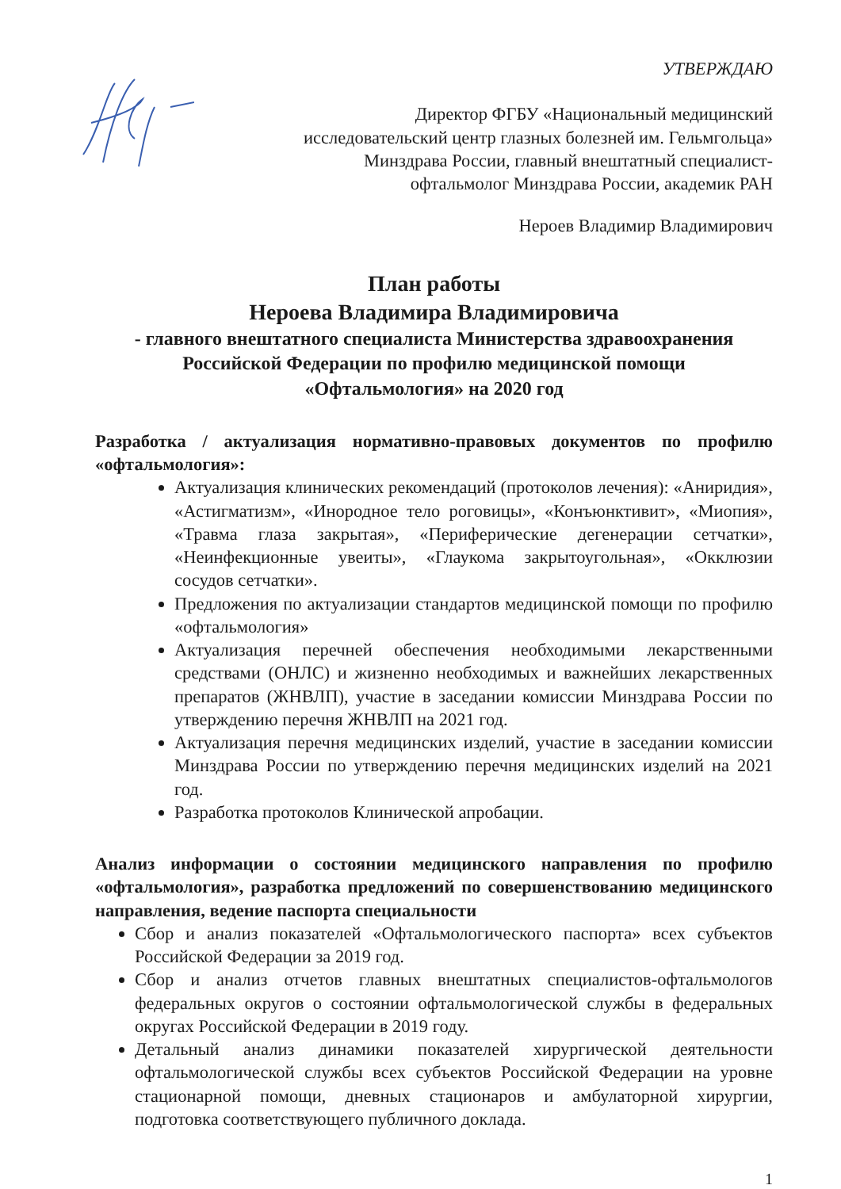УТВЕРЖДАЮ
Директор ФГБУ «Национальный медицинский
исследовательский центр глазных болезней им. Гельмгольца»
Минздрава России, главный внештатный специалист-
офтальмолог Минздрава России, академик РАН
Нероев Владимир Владимирович
План работы
Нероева Владимира Владимировича
- главного внештатного специалиста Министерства здравоохранения
Российской Федерации по профилю медицинской помощи
«Офтальмология» на 2020 год
Разработка / актуализация нормативно-правовых документов по профилю «офтальмология»:
Актуализация клинических рекомендаций (протоколов лечения): «Аниридия», «Астигматизм», «Инородное тело роговицы», «Конъюнктивит», «Миопия», «Травма глаза закрытая», «Периферические дегенерации сетчатки», «Неинфекционные увеиты», «Глаукома закрытоугольная», «Окклюзии сосудов сетчатки».
Предложения по актуализации стандартов медицинской помощи по профилю «офтальмология»
Актуализация перечней обеспечения необходимыми лекарственными средствами (ОНЛС) и жизненно необходимых и важнейших лекарственных препаратов (ЖНВЛП), участие в заседании комиссии Минздрава России по утверждению перечня ЖНВЛП на 2021 год.
Актуализация перечня медицинских изделий, участие в заседании комиссии Минздрава России по утверждению перечня медицинских изделий на 2021 год.
Разработка протоколов Клинической апробации.
Анализ информации о состоянии медицинского направления по профилю «офтальмология», разработка предложений по совершенствованию медицинского направления, ведение паспорта специальности
Сбор и анализ показателей «Офтальмологического паспорта» всех субъектов Российской Федерации за 2019 год.
Сбор и анализ отчетов главных внештатных специалистов-офтальмологов федеральных округов о состоянии офтальмологической службы в федеральных округах Российской Федерации в 2019 году.
Детальный анализ динамики показателей хирургической деятельности офтальмологической службы всех субъектов Российской Федерации на уровне стационарной помощи, дневных стационаров и амбулаторной хирургии, подготовка соответствующего публичного доклада.
1